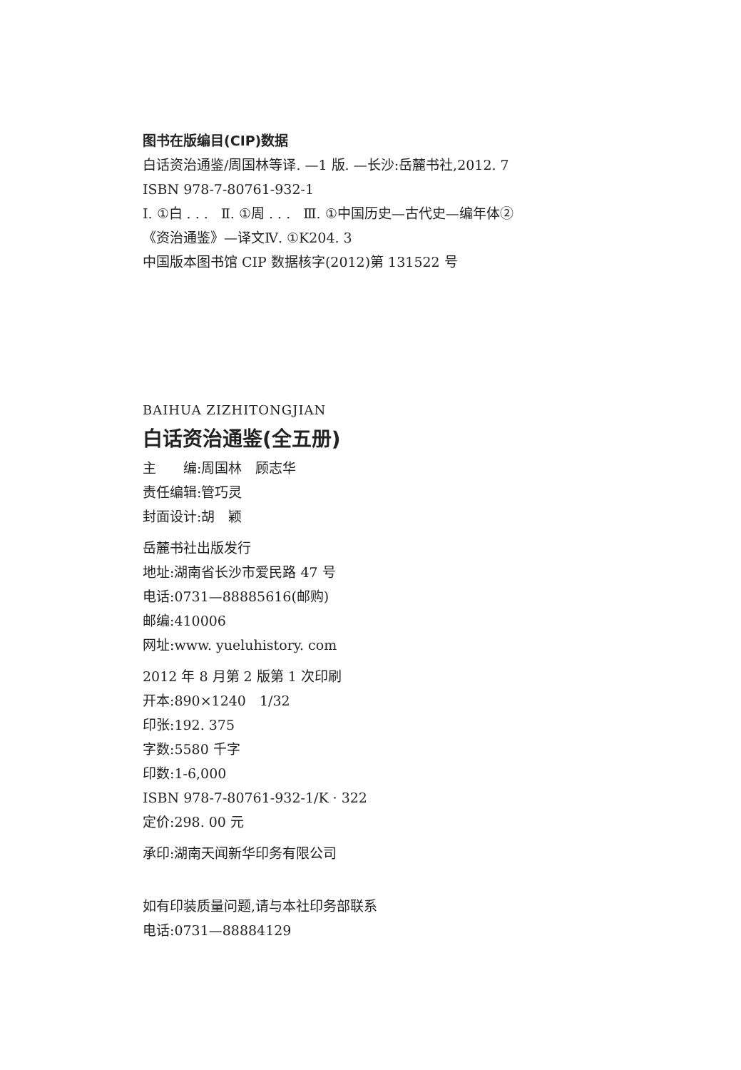图书在版编目(CIP)数据
白话资治通鉴/周国林等译. —1 版. —长沙:岳麓书社,2012. 7
ISBN 978-7-80761-932-1
Ⅰ. ①白 . . . Ⅱ. ①周 . . . Ⅲ. ①中国历史—古代史—编年体②
《资治通鉴》—译文Ⅳ. ①K204. 3
中国版本图书馆 CIP 数据核字(2012)第 131522 号
BAIHUA ZIZHITONGJIAN
白话资治通鉴(全五册)
主　　编:周国林　顾志华
责任编辑:管巧灵
封面设计:胡　颖
岳麓书社出版发行
地址:湖南省长沙市爱民路 47 号
电话:0731—88885616(邮购)
邮编:410006
网址:www. yueluhistory. com
2012 年 8 月第 2 版第 1 次印刷
开本:890×1240　1/32
印张:192. 375
字数:5580 千字
印数:1-6,000
ISBN 978-7-80761-932-1/K · 322
定价:298. 00 元
承印:湖南天闻新华印务有限公司
如有印装质量问题,请与本社印务部联系
电话:0731—88884129